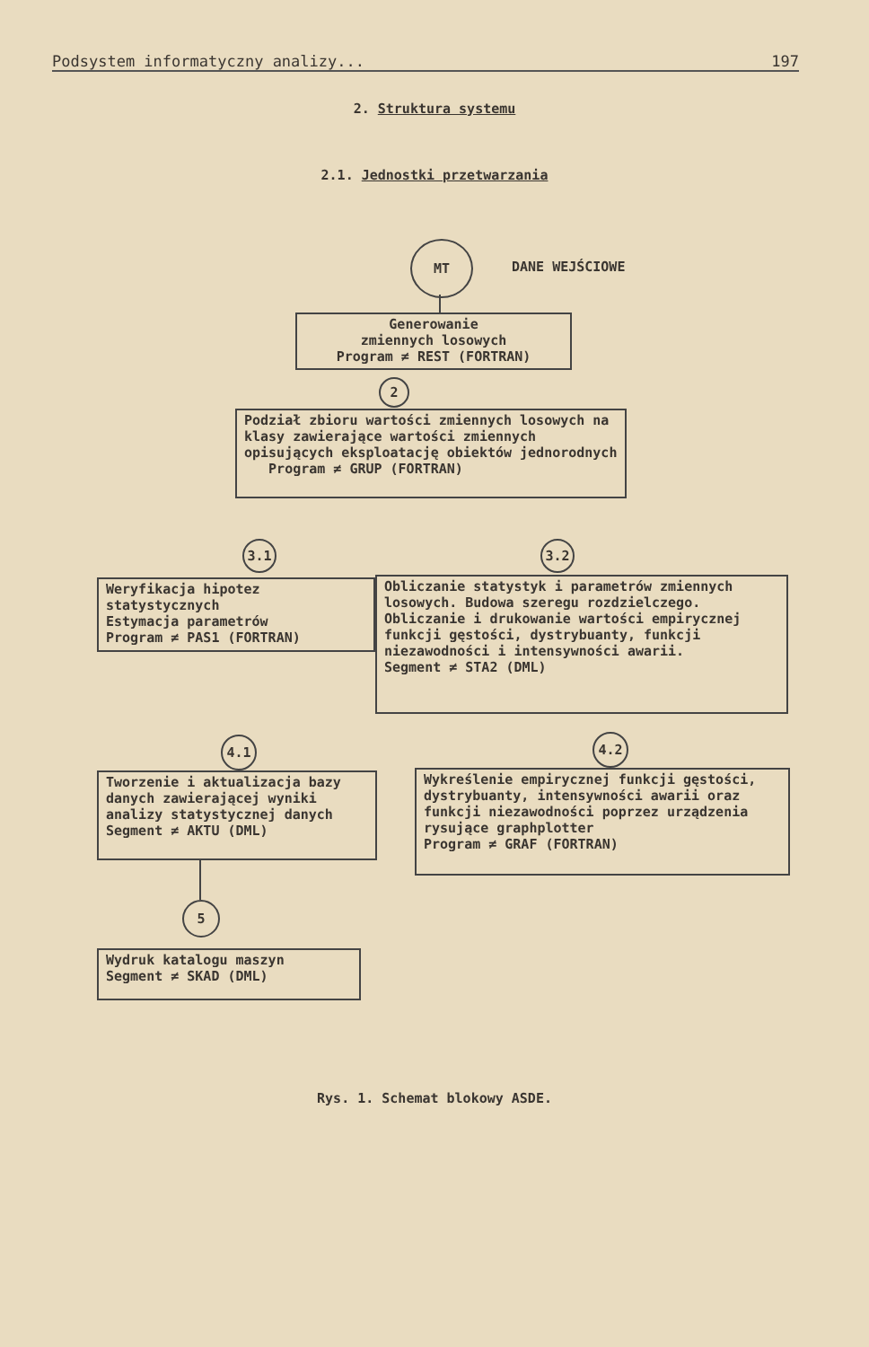Podsystem informatyczny analizy... 197
2. Struktura systemu
2.1. Jednostki przetwarzania
MT
DANE WEJŚCIOWE
Generowanie
zmiennych losowych
Program ≠ REST (FORTRAN)
2
Podział zbioru wartości zmiennych losowych na klasy zawierające wartości zmiennych opisujących eksploatację obiektów jednorodnych
Program ≠ GRUP (FORTRAN)
3.1 3.2
Weryfikacja hipotez statystycznych
Estymacja parametrów
Program ≠ PAS1 (FORTRAN)
Obliczanie statystyk i parametrów zmiennych losowych. Budowa szeregu rozdzielczego. Obliczanie i drukowanie wartości empirycznej funkcji gęstości, dystrybuanty, funkcji niezawodności i intensywności awarii.
Segment ≠ STA2 (DML)
4.1 4.2
Tworzenie i aktualizacja bazy danych zawierającej wyniki analizy statystycznej danych
Segment ≠ AKTU (DML)
Wykreślenie empirycznej funkcji gęstości, dystrybuanty, intensywności awarii oraz funkcji niezawodności poprzez urządzenia rysujące graphplotter
Program ≠ GRAF (FORTRAN)
5
Wydruk katalogu maszyn
Segment ≠ SKAD (DML)
Rys. 1. Schemat blokowy ASDE.